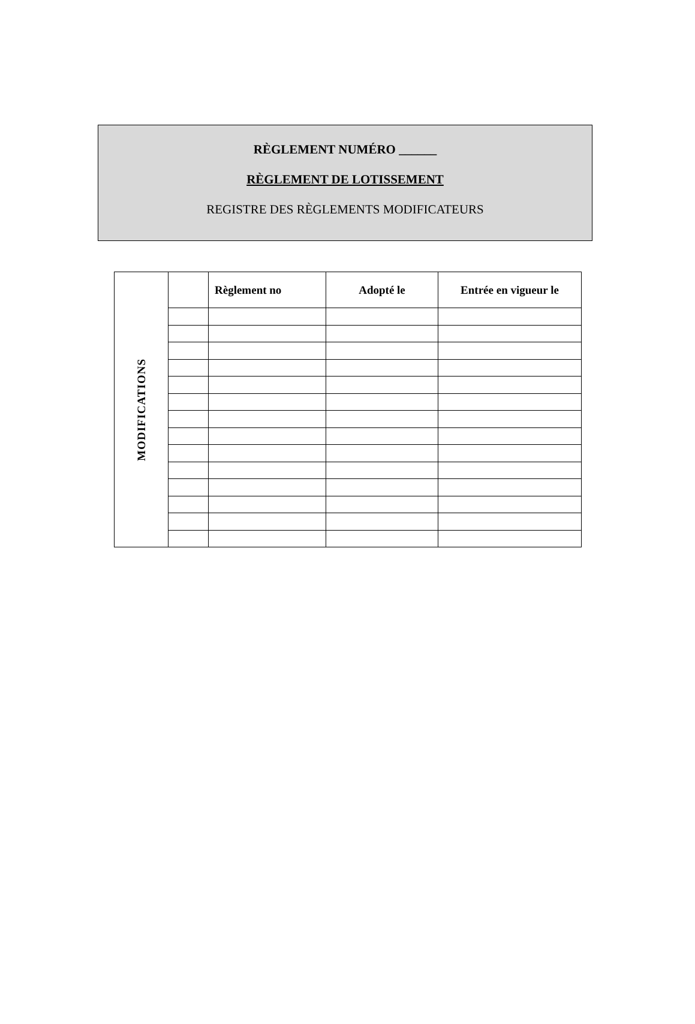RÈGLEMENT NUMÉRO ______
RÈGLEMENT DE LOTISSEMENT
REGISTRE DES RÈGLEMENTS MODIFICATEURS
| MODIFICATIONS | | Règlement no | Adopté le | Entrée en vigueur le |